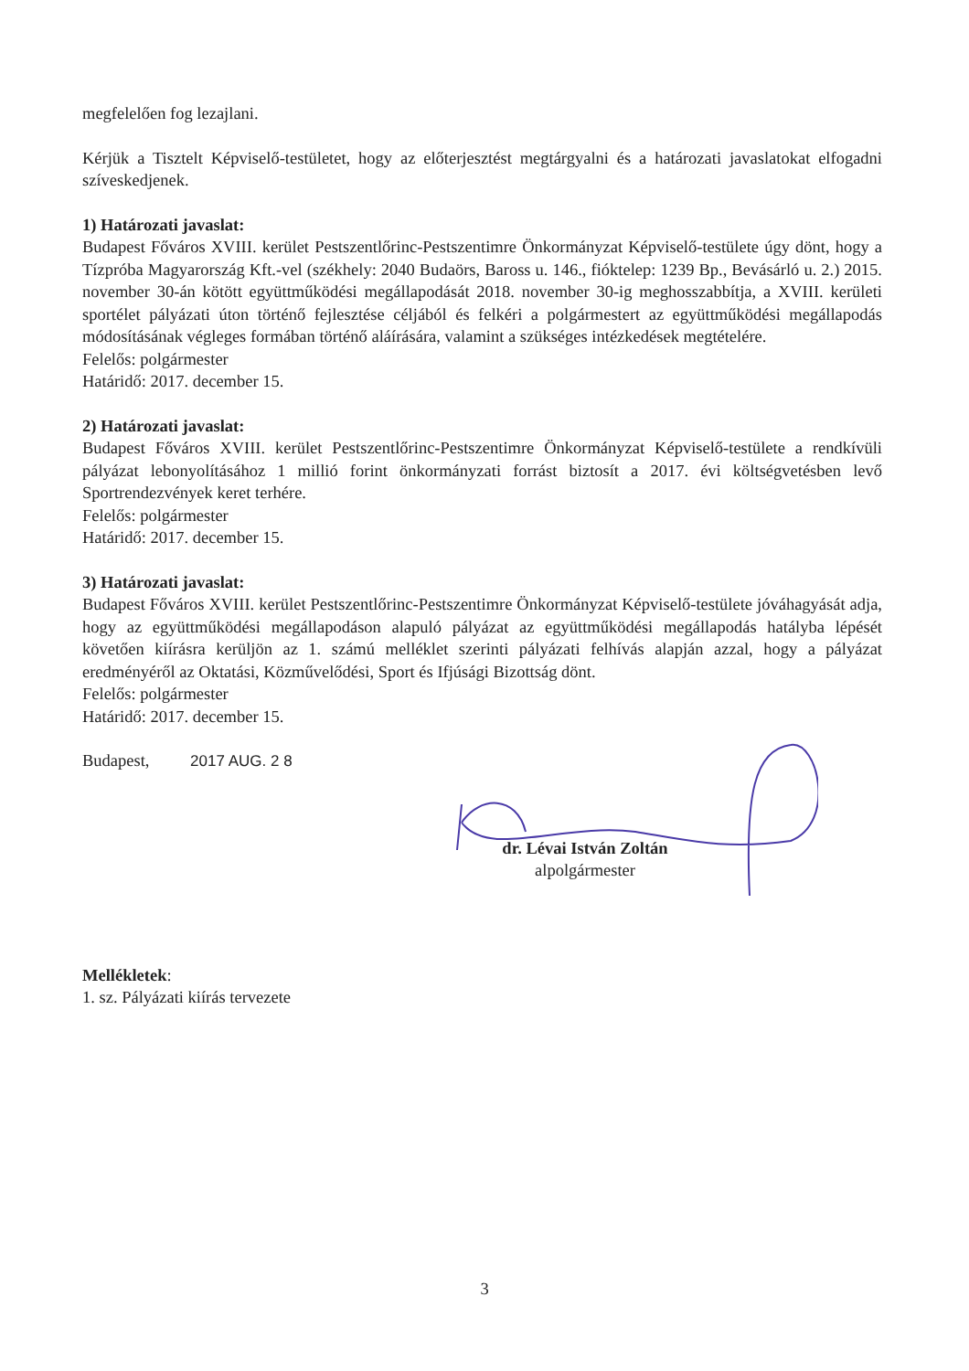megfelelően fog lezajlani.
Kérjük a Tisztelt Képviselő-testületet, hogy az előterjesztést megtárgyalni és a határozati javaslatokat elfogadni szíveskedjenek.
1) Határozati javaslat:
Budapest Főváros XVIII. kerület Pestszentlőrinc-Pestszentimre Önkormányzat Képviselő-testülete úgy dönt, hogy a Tízpróba Magyarország Kft.-vel (székhely: 2040 Budaörs, Baross u. 146., fióktelep: 1239 Bp., Bevásárló u. 2.) 2015. november 30-án kötött együttműködési megállapodását 2018. november 30-ig meghosszabbítja, a XVIII. kerületi sportélet pályázati úton történő fejlesztése céljából és felkéri a polgármestert az együttműködési megállapodás módosításának végleges formában történő aláírására, valamint a szükséges intézkedések megtételére.
Felelős: polgármester
Határidő: 2017. december 15.
2) Határozati javaslat:
Budapest Főváros XVIII. kerület Pestszentlőrinc-Pestszentimre Önkormányzat Képviselő-testülete a rendkívüli pályázat lebonyolításához 1 millió forint önkormányzati forrást biztosít a 2017. évi költségvetésben levő Sportrendezvények keret terhére.
Felelős: polgármester
Határidő: 2017. december 15.
3) Határozati javaslat:
Budapest Főváros XVIII. kerület Pestszentlőrinc-Pestszentimre Önkormányzat Képviselő-testülete jóváhagyását adja, hogy az együttműködési megállapodáson alapuló pályázat az együttműködési megállapodás hatályba lépését követően kiírásra kerüljön az 1. számú melléklet szerinti pályázati felhívás alapján azzal, hogy a pályázat eredményéről az Oktatási, Közművelődési, Sport és Ifjúsági Bizottság dönt.
Felelős: polgármester
Határidő: 2017. december 15.
Budapest, 2017 AUG. 2 8
dr. Lévai István Zoltán
alpolgármester
Mellékletek:
1. sz. Pályázati kiírás tervezete
3